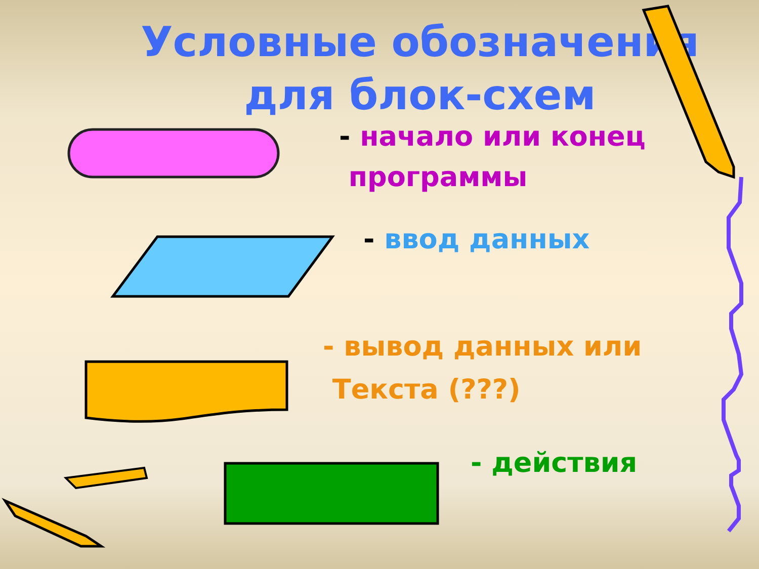Условные обозначения
для блок-схем
- начало или конец
программы
- ввод данных
- вывод данных или
Текста (???)
- действия